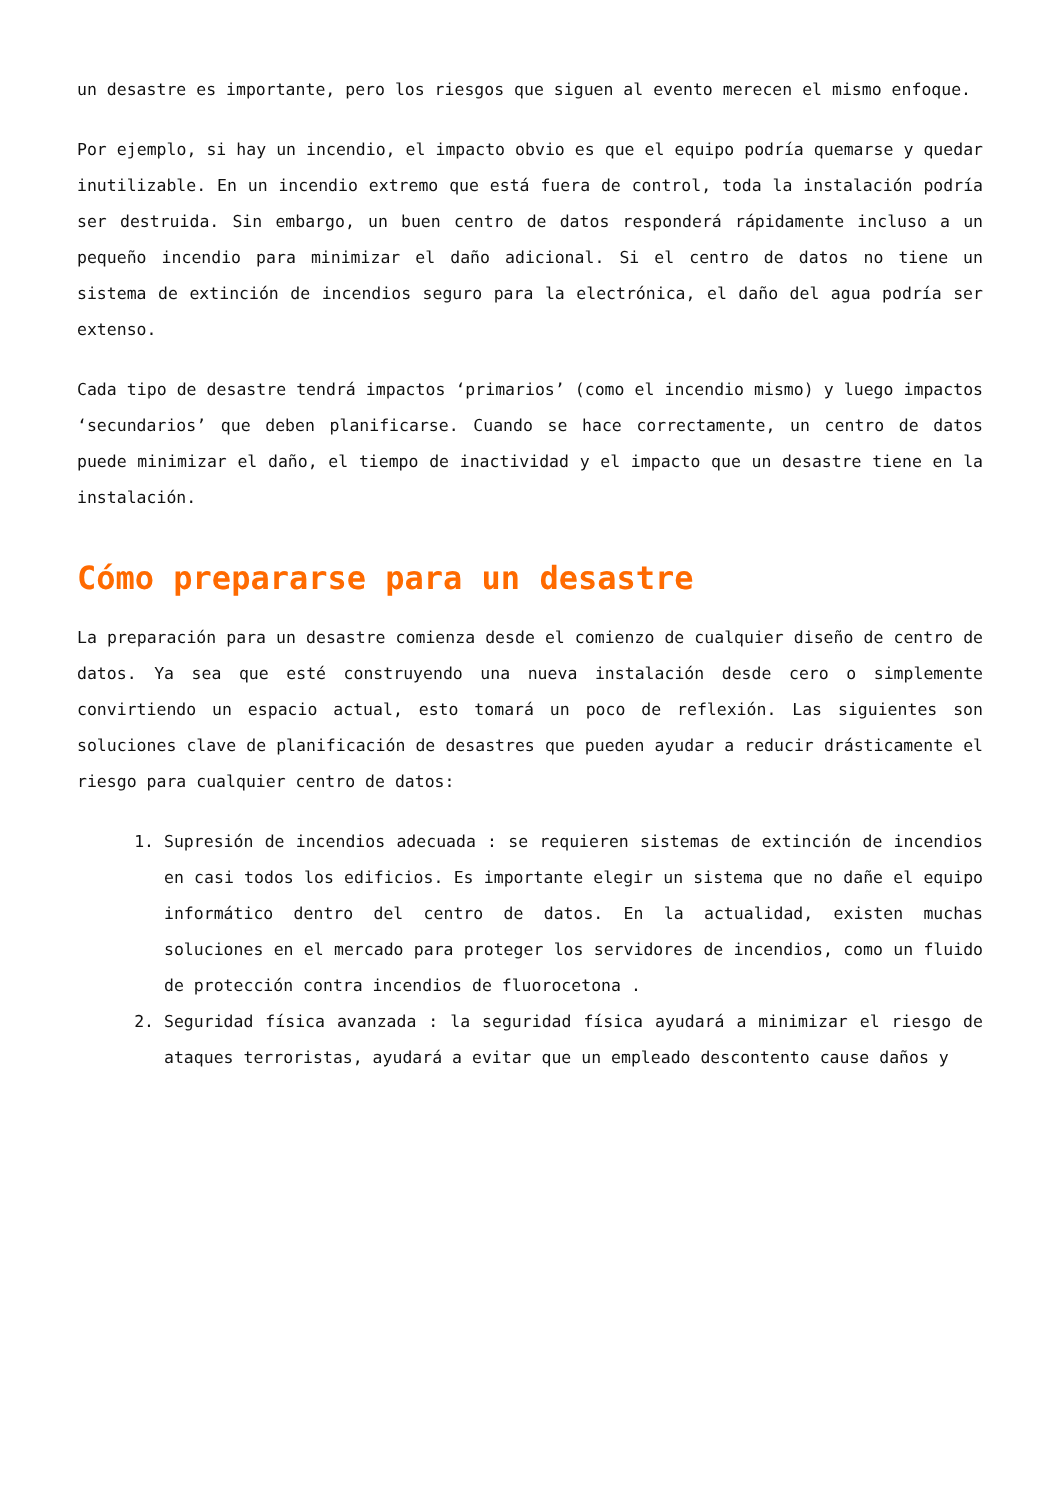un desastre es importante, pero los riesgos que siguen al evento merecen el mismo enfoque.
Por ejemplo, si hay un incendio, el impacto obvio es que el equipo podría quemarse y quedar inutilizable. En un incendio extremo que está fuera de control, toda la instalación podría ser destruida. Sin embargo, un buen centro de datos responderá rápidamente incluso a un pequeño incendio para minimizar el daño adicional. Si el centro de datos no tiene un sistema de extinción de incendios seguro para la electrónica, el daño del agua podría ser extenso.
Cada tipo de desastre tendrá impactos ‘primarios’ (como el incendio mismo) y luego impactos ‘secundarios’ que deben planificarse. Cuando se hace correctamente, un centro de datos puede minimizar el daño, el tiempo de inactividad y el impacto que un desastre tiene en la instalación.
Cómo prepararse para un desastre
La preparación para un desastre comienza desde el comienzo de cualquier diseño de centro de datos. Ya sea que esté construyendo una nueva instalación desde cero o simplemente convirtiendo un espacio actual, esto tomará un poco de reflexión. Las siguientes son soluciones clave de planificación de desastres que pueden ayudar a reducir drásticamente el riesgo para cualquier centro de datos:
1. Supresión de incendios adecuada : se requieren sistemas de extinción de incendios en casi todos los edificios. Es importante elegir un sistema que no dañe el equipo informático dentro del centro de datos. En la actualidad, existen muchas soluciones en el mercado para proteger los servidores de incendios, como un fluido de protección contra incendios de fluorocetona .
2. Seguridad física avanzada : la seguridad física ayudará a minimizar el riesgo de ataques terroristas, ayudará a evitar que un empleado descontento cause daños y